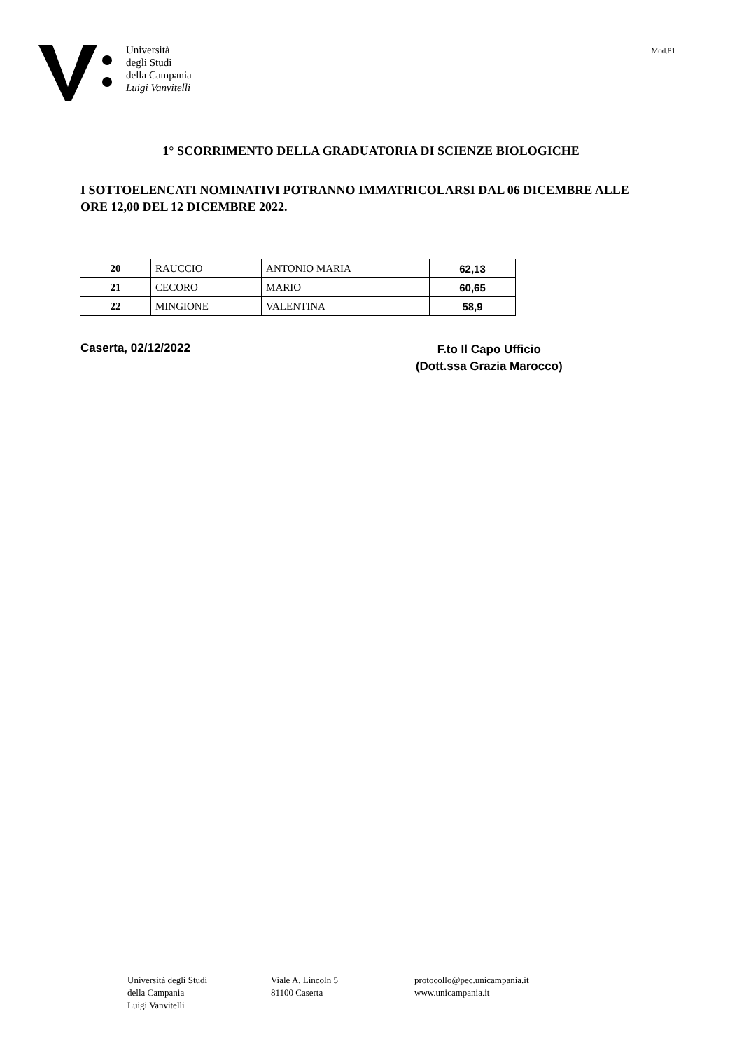Università
degli Studi
della Campania
Luigi Vanvitelli
Mod.81
1° SCORRIMENTO DELLA GRADUATORIA DI SCIENZE BIOLOGICHE
I SOTTOELENCATI NOMINATIVI POTRANNO IMMATRICOLARSI DAL 06 DICEMBRE ALLE ORE 12,00 DEL 12 DICEMBRE 2022.
| 20 | RAUCCIO | ANTONIO MARIA | 62,13 |
| 21 | CECORO | MARIO | 60,65 |
| 22 | MINGIONE | VALENTINA | 58,9 |
Caserta, 02/12/2022
F.to Il Capo Ufficio
(Dott.ssa Grazia Marocco)
Università degli Studi
della Campania
Luigi Vanvitelli
Viale A. Lincoln 5
81100 Caserta
protocollo@pec.unicampania.it
www.unicampania.it